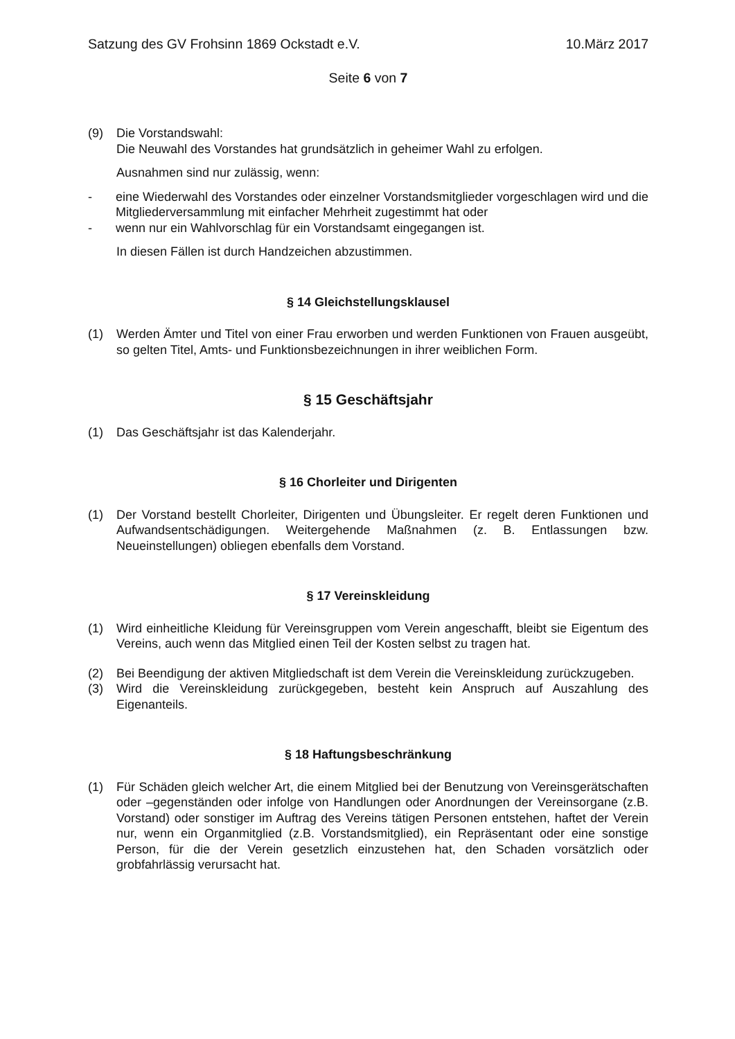Satzung des GV Frohsinn 1869 Ockstadt e.V. 10.März 2017
Seite 6 von 7
(9) Die Vorstandswahl:
Die Neuwahl des Vorstandes hat grundsätzlich in geheimer Wahl zu erfolgen.
Ausnahmen sind nur zulässig, wenn:
- eine Wiederwahl des Vorstandes oder einzelner Vorstandsmitglieder vorgeschlagen wird und die Mitgliederversammlung mit einfacher Mehrheit zugestimmt hat oder
- wenn nur ein Wahlvorschlag für ein Vorstandsamt eingegangen ist.
In diesen Fällen ist durch Handzeichen abzustimmen.
§ 14 Gleichstellungsklausel
(1) Werden Ämter und Titel von einer Frau erworben und werden Funktionen von Frauen ausgeübt, so gelten Titel, Amts- und Funktionsbezeichnungen in ihrer weiblichen Form.
§ 15 Geschäftsjahr
(1) Das Geschäftsjahr ist das Kalenderjahr.
§ 16 Chorleiter und Dirigenten
(1) Der Vorstand bestellt Chorleiter, Dirigenten und Übungsleiter. Er regelt deren Funktionen und Aufwandsentschädigungen. Weitergehende Maßnahmen (z. B. Entlassungen bzw. Neueinstellungen) obliegen ebenfalls dem Vorstand.
§ 17 Vereinskleidung
(1) Wird einheitliche Kleidung für Vereinsgruppen vom Verein angeschafft, bleibt sie Eigentum des Vereins, auch wenn das Mitglied einen Teil der Kosten selbst zu tragen hat.
(2) Bei Beendigung der aktiven Mitgliedschaft ist dem Verein die Vereinskleidung zurückzugeben.
(3) Wird die Vereinskleidung zurückgegeben, besteht kein Anspruch auf Auszahlung des Eigenanteils.
§ 18 Haftungsbeschränkung
(1) Für Schäden gleich welcher Art, die einem Mitglied bei der Benutzung von Vereinsgerätschaften oder –gegenständen oder infolge von Handlungen oder Anordnungen der Vereinsorgane (z.B. Vorstand) oder sonstiger im Auftrag des Vereins tätigen Personen entstehen, haftet der Verein nur, wenn ein Organmitglied (z.B. Vorstandsmitglied), ein Repräsentant oder eine sonstige Person, für die der Verein gesetzlich einzustehen hat, den Schaden vorsätzlich oder grobfahrlässig verursacht hat.